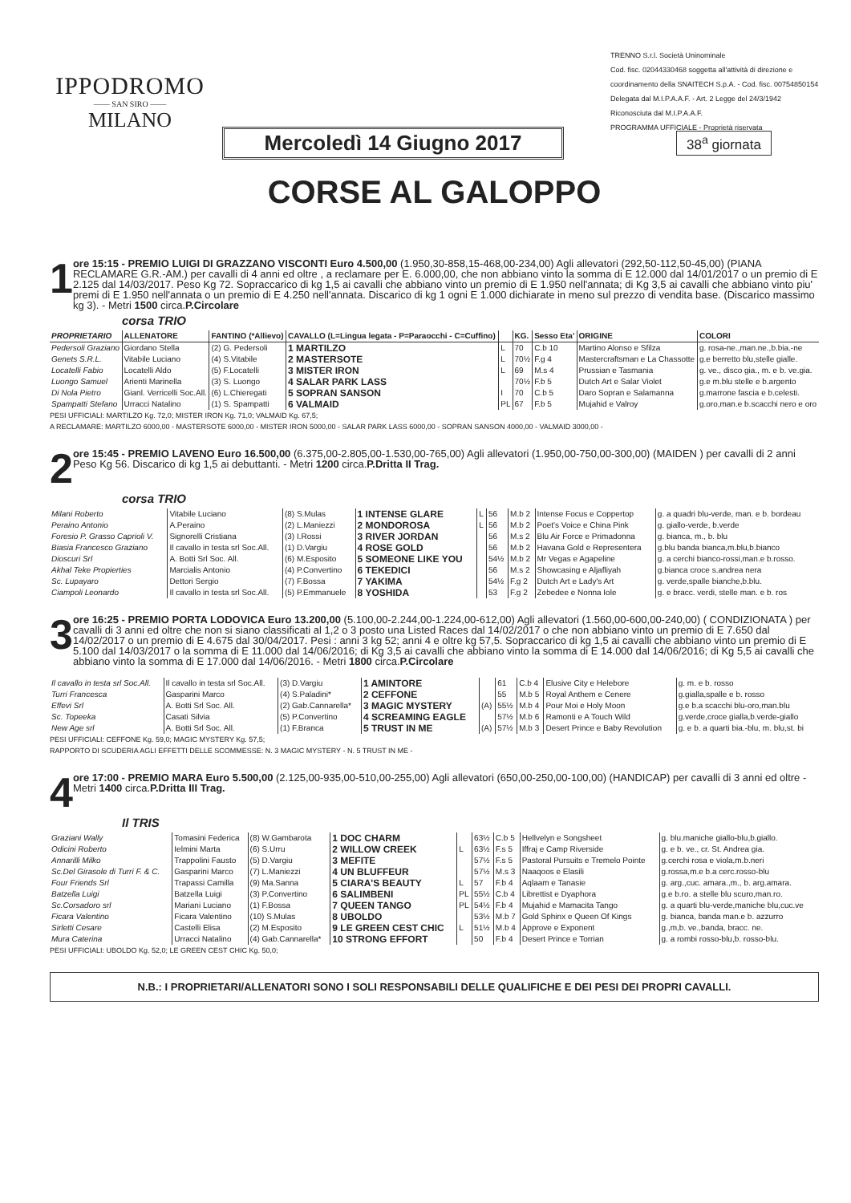IPPODROMO
—— SAN SIRO ——
MILANO
TRENNO S.r.l. Società Uninominale
Cod. fisc. 02044330468 soggetta all'attività di direzione e coordinamento della SNAITECH S.p.A. - Cod. fisc. 00754850154
Delegata dal M.I.P.A.A.F. - Art. 2 Legge del 24/3/1942
Riconosciuta dal M.I.P.A.A.F.
PROGRAMMA UFFICIALE - Proprietà riservata
Mercoledì 14 Giugno 2017
38<sup>a</sup> giornata
CORSE AL GALOPPO
1
ore 15:15 - PREMIO LUIGI DI GRAZZANO VISCONTI Euro 4.500,00 (1.950,30-858,15-468,00-234,00) Agli allevatori (292,50-112,50-45,00) (PIANA RECLAMARE G.R.-AM.) per cavalli di 4 anni ed oltre , a reclamare per E. 6.000,00, che non abbiano vinto la somma di E 12.000 dal 14/01/2017 o un premio di E 2.125 dal 14/03/2017. Peso Kg 72. Sopraccarico di kg 1,5 ai cavalli che abbiano vinto un premio di E 1.950 nell'annata; di Kg 3,5 ai cavalli che abbiano vinto piu' premi di E 1.950 nell'annata o un premio di E 4.250 nell'annata. Discarico di kg 1 ogni E 1.000 dichiarate in meno sul prezzo di vendita base. (Discarico massimo kg 3). - Metri 1500 circa.P.Circolare
corsa TRIO
| PROPRIETARIO | ALLENATORE | FANTINO (*Allievo) | CAVALLO (L=Lingua legata - P=Paraocchi - C=Cuffino) | | KG. | Sesso Eta' | ORIGINE | COLORI |
| --- | --- | --- | --- | --- | --- | --- | --- | --- |
| Pedersoli Graziano | Giordano Stella | (2) G. Pedersoli | 1 MARTILZO | L | 70 | C.b 10 | Martino Alonso e Sfilza | g. rosa-ne.,man.ne.,b.bia.-ne |
| Genets S.R.L. | Vitabile Luciano | (4) S.Vitabile | 2 MASTERSOTE | L | 70½ | F.g 4 | Mastercraftsman e La Chassotte | g.e berretto blu,stelle gialle. |
| Locatelli Fabio | Locatelli Aldo | (5) F.Locatelli | 3 MISTER IRON | L | 69 | M.s 4 | Prussian e Tasmania | g. ve., disco gia., m. e b. ve.gia. |
| Luongo Samuel | Arienti Marinella | (3) S. Luongo | 4 SALAR PARK LASS | | 70½ | F.b 5 | Dutch Art e Salar Violet | g.e m.blu stelle e b.argento |
| Di Nola Pietro | Gianl. Verricelli Soc.All. | (6) L.Chieregati | 5 SOPRAN SANSON | I | 70 | C.b 5 | Daro Sopran e Salamanna | g.marrone fascia e b.celesti. |
| Spampatti Stefano | Urracci Natalino | (1) S. Spampatti | 6 VALMAID | PL | 67 | F.b 5 | Mujahid e Valroy | g.oro,man.e b.scacchi nero e oro |
PESI UFFICIALI: MARTILZO Kg. 72,0; MISTER IRON Kg. 71,0; VALMAID Kg. 67,5;
A RECLAMARE: MARTILZO 6000,00 - MASTERSOTE 6000,00 - MISTER IRON 5000,00 - SALAR PARK LASS 6000,00 - SOPRAN SANSON 4000,00 - VALMAID 3000,00 -
2
ore 15:45 - PREMIO LAVENO Euro 16.500,00 (6.375,00-2.805,00-1.530,00-765,00) Agli allevatori (1.950,00-750,00-300,00) (MAIDEN ) per cavalli di 2 anni Peso Kg 56. Discarico di kg 1,5 ai debuttanti. - Metri 1200 circa.P.Dritta II Trag.
corsa TRIO
| Milani Roberto | Vitabile Luciano | (8) S.Mulas | 1 INTENSE GLARE | L | 56 | M.b 2 | Intense Focus e Coppertop | g. a quadri blu-verde, man. e b. bordeau |
| Peraino Antonio | A.Peraino | (2) L.Maniezzi | 2 MONDOROSA | L | 56 | M.b 2 | Poet's Voice e China Pink | g. giallo-verde, b.verde |
| Foresio P. Grasso Caprioli V. | Signorelli Cristiana | (3) I.Rossi | 3 RIVER JORDAN | | 56 | M.s 2 | Blu Air Force e Primadonna | g. bianca, m., b. blu |
| Biasia Francesco Graziano | Il cavallo in testa srl Soc.All. | (1) D.Vargiu | 4 ROSE GOLD | | 56 | M.b 2 | Havana Gold e Representera | g.blu banda bianca,m.blu,b.bianco |
| Dioscuri Srl | A. Botti Srl Soc. All. | (6) M.Esposito | 5 SOMEONE LIKE YOU | | 54½ | M.b 2 | Mr Vegas e Agapeline | g. a cerchi bianco-rossi,man.e b.rosso. |
| Akhal Teke Propierties | Marcialis Antonio | (4) P.Convertino | 6 TEKEDICI | | 56 | M.s 2 | Showcasing e Aljafliyah | g.bianca croce s.andrea nera |
| Sc. Lupayaro | Dettori Sergio | (7) F.Bossa | 7 YAKIMA | | 54½ | F.g 2 | Dutch Art e Lady's Art | g. verde,spalle bianche,b.blu. |
| Ciampoli Leonardo | Il cavallo in testa srl Soc.All. | (5) P.Emmanuele | 8 YOSHIDA | | 53 | F.g 2 | Zebedee e Nonna Iole | g. e bracc. verdi, stelle man. e b. ros |
3
ore 16:25 - PREMIO PORTA LODOVICA Euro 13.200,00 (5.100,00-2.244,00-1.224,00-612,00) Agli allevatori (1.560,00-600,00-240,00) ( CONDIZIONATA ) per cavalli di 3 anni ed oltre che non si siano classificati al 1,2 o 3 posto una Listed Races dal 14/02/2017 o che non abbiano vinto un premio di E 7.650 dal 14/02/2017 o un premio di E 4.675 dal 30/04/2017. Pesi : anni 3 kg 52; anni 4 e oltre kg 57,5. Sopraccarico di kg 1,5 ai cavalli che abbiano vinto un premio di E 5.100 dal 14/03/2017 o la somma di E 11.000 dal 14/06/2016; di Kg 3,5 ai cavalli che abbiano vinto la somma di E 14.000 dal 14/06/2016; di Kg 5,5 ai cavalli che abbiano vinto la somma di E 17.000 dal 14/06/2016. - Metri 1800 circa.P.Circolare
| Il cavallo in testa srl Soc.All. | Il cavallo in testa srl Soc.All. | (3) D.Vargiu | 1 AMINTORE | | 61 | C.b 4 | Elusive City e Helebore | g. m. e b. rosso |
| Turri Francesca | Gasparini Marco | (4) S.Paladini* | 2 CEFFONE | | 55 | M.b 5 | Royal Anthem e Cenere | g.gialla,spalle e b. rosso |
| Effevi Srl | A. Botti Srl Soc. All. | (2) Gab.Cannarella* | 3 MAGIC MYSTERY | (A) | 55½ | M.b 4 | Pour Moi e Holy Moon | g.e b.a scacchi blu-oro,man.blu |
| Sc. Topeeka | Casati Silvia | (5) P.Convertino | 4 SCREAMING EAGLE | | 57½ | M.b 6 | Ramonti e A Touch Wild | g.verde,croce gialla,b.verde-giallo |
| New Age srl | A. Botti Srl Soc. All. | (1) F.Branca | 5 TRUST IN ME | (A) | 57½ | M.b 3 | Desert Prince e Baby Revolution | g. e b. a quarti bia.-blu, m. blu,st. bi |
PESI UFFICIALI: CEFFONE Kg. 59,0; MAGIC MYSTERY Kg. 57,5;
RAPPORTO DI SCUDERIA AGLI EFFETTI DELLE SCOMMESSE: N. 3 MAGIC MYSTERY - N. 5 TRUST IN ME -
4
ore 17:00 - PREMIO MARA Euro 5.500,00 (2.125,00-935,00-510,00-255,00) Agli allevatori (650,00-250,00-100,00) (HANDICAP) per cavalli di 3 anni ed oltre - Metri 1400 circa.P.Dritta III Trag.
Il TRIS
| Graziani Wally | Tomasini Federica | (8) W.Gambarota | 1 DOC CHARM | | 63½ | C.b 5 | Hellvelyn e Songsheet | g. blu.maniche giallo-blu,b.giallo. |
| Odicini Roberto | Ielmini Marta | (6) S.Urru | 2 WILLOW CREEK | L | 63½ | F.s 5 | Iffraj e Camp Riverside | g. e b. ve., cr. St. Andrea gia. |
| Annarilli Milko | Trappolini Fausto | (5) D.Vargiu | 3 MEFITE | | 57½ | F.s 5 | Pastoral Pursuits e Tremelo Pointe | g.cerchi rosa e viola,m.b.neri |
| Sc.Del Girasole di Turri F. & C. | Gasparini Marco | (7) L.Maniezzi | 4 UN BLUFFEUR | | 57½ | M.s 3 | Naaqoos e Elasili | g.rossa,m.e b.a cerc.rosso-blu |
| Four Friends Srl | Trapassi Camilla | (9) Ma.Sanna | 5 CIARA'S BEAUTY | L | 57 | F.b 4 | Aqlaam e Tanasie | g. arg.,cuc. amara.,m., b. arg.amara. |
| Batzella Luigi | Batzella Luigi | (3) P.Convertino | 6 SALIMBENI | PL | 55½ | C.b 4 | Librettist e Dyaphora | g.e b.ro. a stelle blu scuro,man.ro. |
| Sc.Corsadoro srl | Mariani Luciano | (1) F.Bossa | 7 QUEEN TANGO | PL | 54½ | F.b 4 | Mujahid e Mamacita Tango | g. a quarti blu-verde,maniche blu,cuc.ve |
| Ficara Valentino | Ficara Valentino | (10) S.Mulas | 8 UBOLDO | | 53½ | M.b 7 | Gold Sphinx e Queen Of Kings | g. bianca, banda man.e b. azzurro |
| Sirletti Cesare | Castelli Elisa | (2) M.Esposito | 9 LE GREEN CEST CHIC | L | 51½ | M.b 4 | Approve e Exponent | g.,m,b. ve.,banda, bracc. ne. |
| Mura Caterina | Urracci Natalino | (4) Gab.Cannarella* | 10 STRONG EFFORT | | 50 | F.b 4 | Desert Prince e Torrian | g. a rombi rosso-blu,b. rosso-blu. |
PESI UFFICIALI: UBOLDO Kg. 52,0; LE GREEN CEST CHIC Kg. 50,0;
N.B.: I PROPRIETARI/ALLENATORI SONO I SOLI RESPONSABILI DELLE QUALIFICHE E DEI PESI DEI PROPRI CAVALLI.